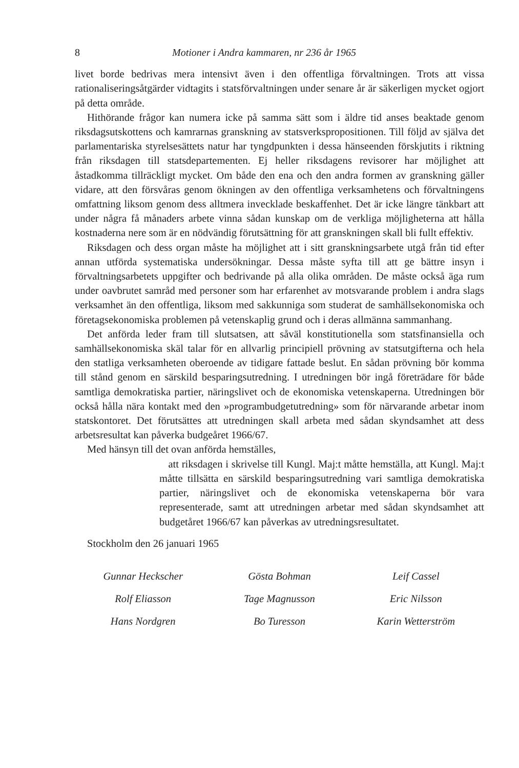8 Motioner i Andra kammaren, nr 236 år 1965
livet borde bedrivas mera intensivt även i den offentliga förvaltningen. Trots att vissa rationaliseringsåtgärder vidtagits i statsförvaltningen under senare år är säkerligen mycket ogjort på detta område.
Hithörande frågor kan numera icke på samma sätt som i äldre tid anses beaktade genom riksdagsutskottens och kamrarnas granskning av statsverkspropositionen. Till följd av själva det parlamentariska styrelsesättets natur har tyngdpunkten i dessa hänseenden förskjutits i riktning från riksdagen till statsdepartementen. Ej heller riksdagens revisorer har möjlighet att åstadkomma tillräckligt mycket. Om både den ena och den andra formen av granskning gäller vidare, att den försvåras genom ökningen av den offentliga verksamhetens och förvaltningens omfattning liksom genom dess alltmera invecklade beskaffenhet. Det är icke längre tänkbart att under några få månaders arbete vinna sådan kunskap om de verkliga möjligheterna att hålla kostnaderna nere som är en nödvändig förutsättning för att granskningen skall bli fullt effektiv.
Riksdagen och dess organ måste ha möjlighet att i sitt granskningsarbete utgå från tid efter annan utförda systematiska undersökningar. Dessa måste syfta till att ge bättre insyn i förvaltningsarbetets uppgifter och bedrivande på alla olika områden. De måste också äga rum under oavbrutet samråd med personer som har erfarenhet av motsvarande problem i andra slags verksamhet än den offentliga, liksom med sakkunniga som studerat de samhällsekonomiska och företagsekonomiska problemen på vetenskaplig grund och i deras allmänna sammanhang.
Det anförda leder fram till slutsatsen, att såväl konstitutionella som statsfinansiella och samhällsekonomiska skäl talar för en allvarlig principiell prövning av statsutgifterna och hela den statliga verksamheten oberoende av tidigare fattade beslut. En sådan prövning bör komma till stånd genom en särskild besparingsutredning. I utredningen bör ingå företrädare för både samtliga demokratiska partier, näringslivet och de ekonomiska vetenskaperna. Utredningen bör också hålla nära kontakt med den »programbudgetutredning» som för närvarande arbetar inom statskontoret. Det förutsättes att utredningen skall arbeta med sådan skyndsamhet att dess arbetsresultat kan påverka budgeåret 1966/67.
Med hänsyn till det ovan anförda hemställes,
att riksdagen i skrivelse till Kungl. Maj:t måtte hemställa, att Kungl. Maj:t måtte tillsätta en särskild besparingsutredning vari samtliga demokratiska partier, näringslivet och de ekonomiska vetenskaperna bör vara representerade, samt att utredningen arbetar med sådan skyndsamhet att budgetåret 1966/67 kan påverkas av utredningsresultatet.
Stockholm den 26 januari 1965
Gunnar Heckscher
Gösta Bohman
Leif Cassel
Rolf Eliasson
Tage Magnusson
Eric Nilsson
Hans Nordgren
Bo Turesson
Karin Wetterström